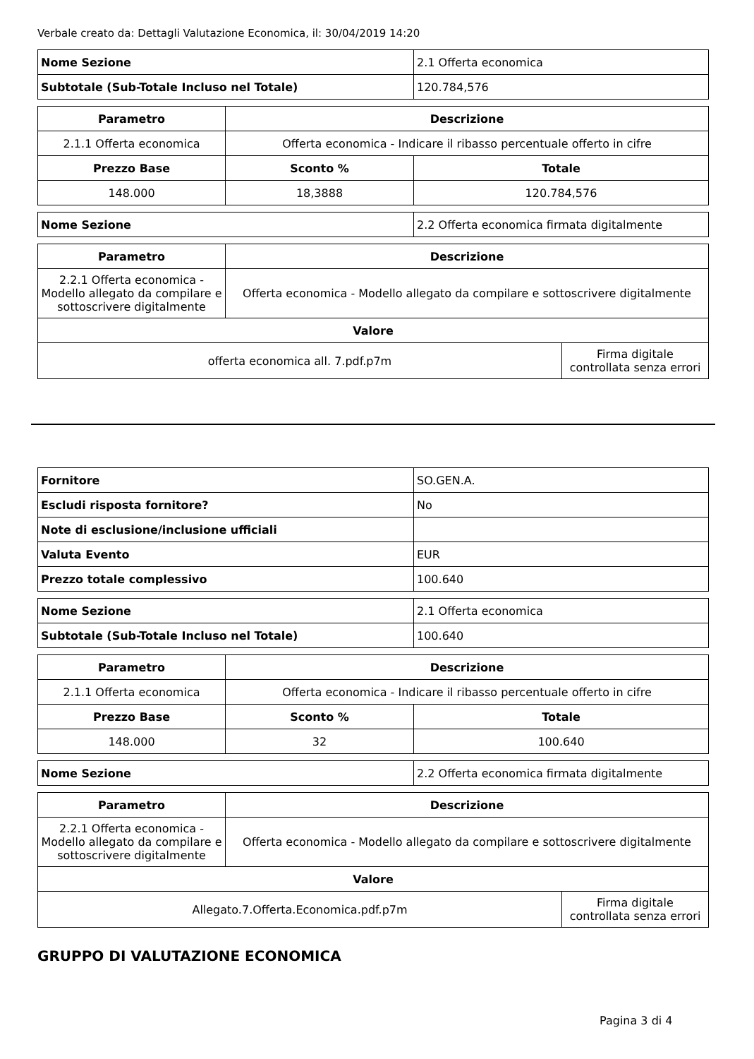Verbale creato da: Dettagli Valutazione Economica, il: 30/04/2019 14:20
| Nome Sezione | 2.1 Offerta economica |
| Subtotale (Sub-Totale Incluso nel Totale) | 120.784,576 |
| Parametro | Descrizione | |
| --- | --- | --- |
| 2.1.1 Offerta economica | Offerta economica - Indicare il ribasso percentuale offerto in cifre | |
| Prezzo Base | Sconto % | Totale |
| 148.000 | 18,3888 | 120.784,576 |
| Nome Sezione | 2.2 Offerta economica firmata digitalmente |
| Parametro | Descrizione | |
| --- | --- | --- |
| 2.2.1 Offerta economica - Modello allegato da compilare e sottoscrivere digitalmente | Offerta economica - Modello allegato da compilare e sottoscrivere digitalmente | |
| Valore | | |
| offerta economica all. 7.pdf.p7m | | Firma digitale controllata senza errori |
| Fornitore | SO.GEN.A. |
| Escludi risposta fornitore? | No |
| Note di esclusione/inclusione ufficiali | |
| Valuta Evento | EUR |
| Prezzo totale complessivo | 100.640 |
| Nome Sezione | 2.1 Offerta economica |
| Subtotale (Sub-Totale Incluso nel Totale) | 100.640 |
| Parametro | Descrizione | |
| --- | --- | --- |
| 2.1.1 Offerta economica | Offerta economica - Indicare il ribasso percentuale offerto in cifre | |
| Prezzo Base | Sconto % | Totale |
| 148.000 | 32 | 100.640 |
| Nome Sezione | 2.2 Offerta economica firmata digitalmente |
| Parametro | Descrizione | |
| --- | --- | --- |
| 2.2.1 Offerta economica - Modello allegato da compilare e sottoscrivere digitalmente | Offerta economica - Modello allegato da compilare e sottoscrivere digitalmente | |
| Valore | | |
| Allegato.7.Offerta.Economica.pdf.p7m | | Firma digitale controllata senza errori |
GRUPPO DI VALUTAZIONE ECONOMICA
Pagina 3 di 4